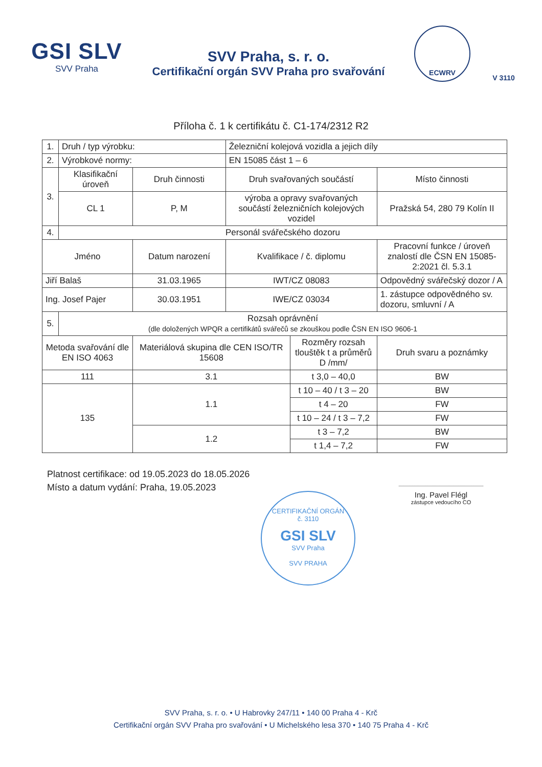GSI SLV
SVV Praha
SVV Praha, s. r. o.
Certifikační orgán SVV Praha pro svařování
ECWRV V 3110
Příloha č. 1 k certifikátu č. C1-174/2312 R2
| 1. | Druh / typ výrobku: | | Železniční kolejová vozidla a jejich díly | | | |
| 2. | Výrobkové normy: | | EN 15085 část 1 – 6 | | | |
| 3. | Klasifikační úroveň | Druh činnosti | Druh svařovaných součástí | | Místo činnosti | |
| | CL 1 | P, M | výroba a opravy svařovaných součástí železničních kolejových vozidel | | Pražská 54, 280 79 Kolín II | |
| 4. | Personál svářečského dozoru | | | | | |
| Jméno | | Datum narození | Kvalifikace / č. diplomu | | Pracovní funkce / úroveň znalostí dle ČSN EN 15085-2:2021 čl. 5.3.1 | |
| Jiří Balaš | | 31.03.1965 | IWT/CZ 08083 | | Odpovědný svářečský dozor / A | |
| Ing. Josef Pajer | | 30.03.1951 | IWE/CZ 03034 | | 1. zástupce odpovědného sv. dozoru, smluvní / A | |
| 5. | Rozsah oprávnění (dle doložených WPQR a certifikátů svářečů se zkouškou podle ČSN EN ISO 9606-1 | | | | | |
| Metoda svařování dle EN ISO 4063 | | Materiálová skupina dle CEN ISO/TR 15608 | | Rozměry rozsah tlouštěk t a průměrů D /mm/ | | Druh svaru a poznámky |
| 111 | | 3.1 | | t 3,0 – 40,0 | | BW |
| 135 | | 1.1 | | t 10 – 40 / t 3 – 20 | | BW |
| | | | | t 4 – 20 | | FW |
| | | | | t 10 – 24 / t 3 – 7,2 | | FW |
| | | 1.2 | | t 3 – 7,2 | | BW |
| | | | | t 1,4 – 7,2 | | FW |
Platnost certifikace: od 19.05.2023 do 18.05.2026
Místo a datum vydání: Praha, 19.05.2023
Ing. Pavel Flégl
zástupce vedoucího CO
CERTIFIKAČNÍ ORGÁN
č. 3110
GSI SLV
SVV Praha
SVV PRAHA
SVV Praha, s. r. o. • U Habrovky 247/11 • 140 00 Praha 4 - Krč
Certifikační orgán SVV Praha pro svařování • U Michelského lesa 370 • 140 75 Praha 4 - Krč